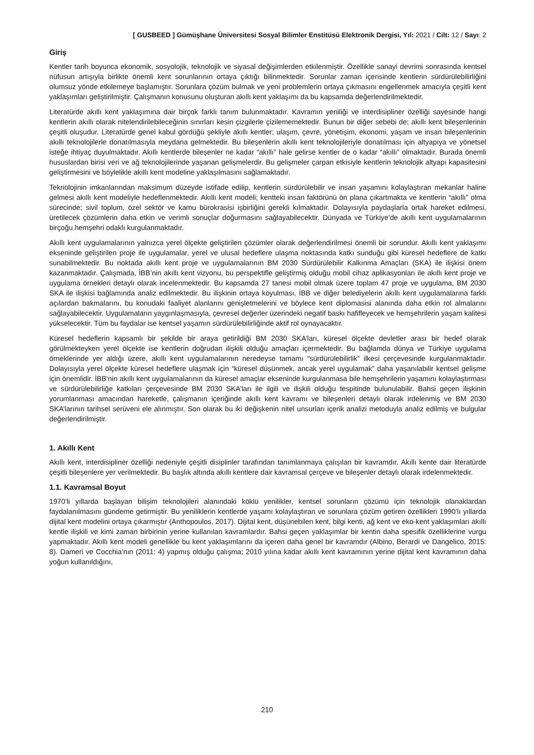[ GUSBEED ] Gümüşhane Üniversitesi Sosyal Bilimler Enstitüsü Elektronik Dergisi, Yıl: 2021 / Cilt: 12 / Sayı: 2
Giriş
Kentler tarih boyunca ekonomik, sosyolojik, teknolojik ve siyasal değişimlerden etkilenmiştir. Özellikle sanayi devrimi sonrasında kentsel nüfusun artışıyla birlikte önemli kent sorunlarının ortaya çıktığı bilinmektedir. Sorunlar zaman içerisinde kentlerin sürdürülebilirliğini olumsuz yönde etkilemeye başlamıştır. Sorunlara çözüm bulmak ve yeni problemlerin ortaya çıkmasını engellenmek amacıyla çeşitli kent yaklaşımları geliştirilmiştir. Çalışmanın konusunu oluşturan akıllı kent yaklaşımı da bu kapsamda değerlendirilmektedir.
Literatürde akıllı kent yaklaşımına dair birçok farklı tanım bulunmaktadır. Kavramın yeniliği ve interdisipliner özelliği sayesinde hangi kentlerin akıllı olarak nitelendirilebileceğinin sınırları kesin çizgilerle çizilememektedir. Bunun bir diğer sebebi de; akıllı kent bileşenlerinin çeşitli oluşudur. Literatürde genel kabul gördüğü şekliyle akıllı kentler; ulaşım, çevre, yönetişim, ekonomi, yaşam ve insan bileşenlerinin akıllı teknolojilerle donatılmasıyla meydana gelmektedir. Bu bileşenlerin akıllı kent teknolojileriyle donatılması için altyapıya ve yönetsel isteğe ihtiyaç duyulmaktadır. Akıllı kentlerde bileşenler ne kadar “akıllı” hale gelirse kentler de o kadar “akıllı” olmaktadır. Burada önemli hususlardan birisi veri ve ağ teknolojilerinde yaşanan gelişmelerdir. Bu gelişmeler çarpan etkisiyle kentlerin teknolojik altyapı kapasitesini geliştirmesini ve böylelikle akıllı kent modeline yaklaşılmasını sağlamaktadır.
Teknolojinin imkanlarından maksimum düzeyde istifade edilip, kentlerin sürdürülebilir ve insan yaşamını kolaylaştıran mekanlar haline gelmesi akıllı kent modeliyle hedeflenmektedir. Akıllı kent modeli; kentteki insan faktörünü ön plana çıkartmakta ve kentlerin “akıllı” olma sürecinde; sivil toplum, özel sektör ve kamu bürokrasisi işbirliğini gerekli kılmaktadır. Dolayısıyla paydaşlarla ortak hareket edilmesi, üretilecek çözümlerin daha etkin ve verimli sonuçlar doğurmasını sağlayabilecektir. Dünyada ve Türkiye’de akıllı kent uygulamalarının birçoğu hemşehri odaklı kurgulanmaktadır.
Akıllı kent uygulamalarının yalnızca yerel ölçekte geliştirilen çözümler olarak değerlendirilmesi önemli bir sorundur. Akıllı kent yaklaşımı ekseninde geliştirilen proje ile uygulamalar, yerel ve ulusal hedeflere ulaşma noktasında katkı sunduğu gibi küresel hedeflere de katkı sunabilmektedir. Bu noktada akıllı kent proje ve uygulamalarının BM 2030 Sürdürülebilir Kalkınma Amaçları (SKA) ile ilişkisi önem kazanmaktadır. Çalışmada, İBB’nin akıllı kent vizyonu, bu perspektifle geliştirmiş olduğu mobil cihaz aplikasyonları ile akıllı kent proje ve uygulama örnekleri detaylı olarak incelenmektedir. Bu kapsamda 27 tanesi mobil olmak üzere toplam 47 proje ve uygulama, BM 2030 SKA ile ilişkisi bağlamında analiz edilmektedir. Bu ilişkinin ortaya koyulması, İBB ve diğer belediyelerin akıllı kent uygulamalarına farklı açılardan bakmalarını, bu konudaki faaliyet alanlarını genişletmelerini ve böylece kent diplomasisi alanında daha etkin rol almalarını sağlayabilecektir. Uygulamaların yaygınlaşmasıyla, çevresel değerler üzerindeki negatif baskı hafifleyecek ve hemşehrilerin yaşam kalitesi yükselecektir. Tüm bu faydalar ise kentsel yaşamın sürdürülebilirliğinde aktif rol oynayacaktır.
Küresel hedeflerin kapsamlı bir şekilde bir araya getirildiği BM 2030 SKA’ları, küresel ölçekte devletler arası bir hedef olarak görülmekteyken yerel ölçekte ise kentlerin doğrudan ilişkili olduğu amaçları içermektedir. Bu bağlamda dünya ve Türkiye uygulama örneklerinde yer aldığı üzere, akıllı kent uygulamalarının neredeyse tamamı “sürdürülebilirlik” ilkesi çerçevesinde kurgulanmaktadır. Dolayısıyla yerel ölçekte küresel hedeflere ulaşmak için “küresel düşünmek, ancak yerel uygulamak” daha yaşanılabilir kentsel gelişme için önemlidir. İBB‘nin akıllı kent uygulamalarının da küresel amaçlar ekseninde kurgulanmasa bile hemşehrilerin yaşamını kolaylaştırması ve sürdürülebilirliğe katkıları çerçevesinde BM 2030 SKA’ları ile ilgili ve ilişkili olduğu tespitinde bulunulabilir. Bahsi geçen ilişkinin yorumlanması amacından hareketle, çalışmanın içeriğinde akıllı kent kavramı ve bileşenleri detaylı olarak irdelenmiş ve BM 2030 SKA’larının tarihsel serüveni ele alınmıştır. Son olarak bu iki değişkenin nitel unsurları içerik analizi metoduyla analiz edilmiş ve bulgular değerlendirilmiştir.
1. Akıllı Kent
Akıllı kent, interdisipliner özelliği nedeniyle çeşitli disiplinler tarafından tanımlanmaya çalışılan bir kavramdır. Akıllı kente dair literatürde çeşitli bileşenlere yer verilmektedir. Bu başlık altında akıllı kentlere dair kavramsal çerçeve ve bileşenler detaylı olarak irdelenmektedir.
1.1. Kavramsal Boyut
1970’li yıllarda başlayan bilişim teknolojileri alanındaki köklü yenilikler, kentsel sorunların çözümü için teknolojik olanaklardan faydalanılmasını gündeme getirmiştir. Bu yeniliklerin kentlerde yaşamı kolaylaştıran ve sorunlara çözüm getiren özellikleri 1990’lı yıllarda dijital kent modelini ortaya çıkarmıştır (Anthopoulos, 2017). Dijital kent, düşünebilen kent, bilgi kenti, ağ kent ve eko-kent yaklaşımları akıllı kentle ilişkili ve kimi zaman birbirinin yerine kullanılan kavramlardır. Bahsi geçen yaklaşımlar bir kentin daha spesifik özelliklerine vurgu yapmaktadır. Akıllı kent modeli genellikle bu kent yaklaşımlarını da içeren daha genel bir kavramdır (Albino, Berardi ve Dangelico, 2015: 8). Dameri ve Cocchia’nın (2011: 4) yapmış olduğu çalışma; 2010 yılına kadar akıllı kent kavramının yerine dijital kent kavramının daha yoğun kullanıldığını,
210